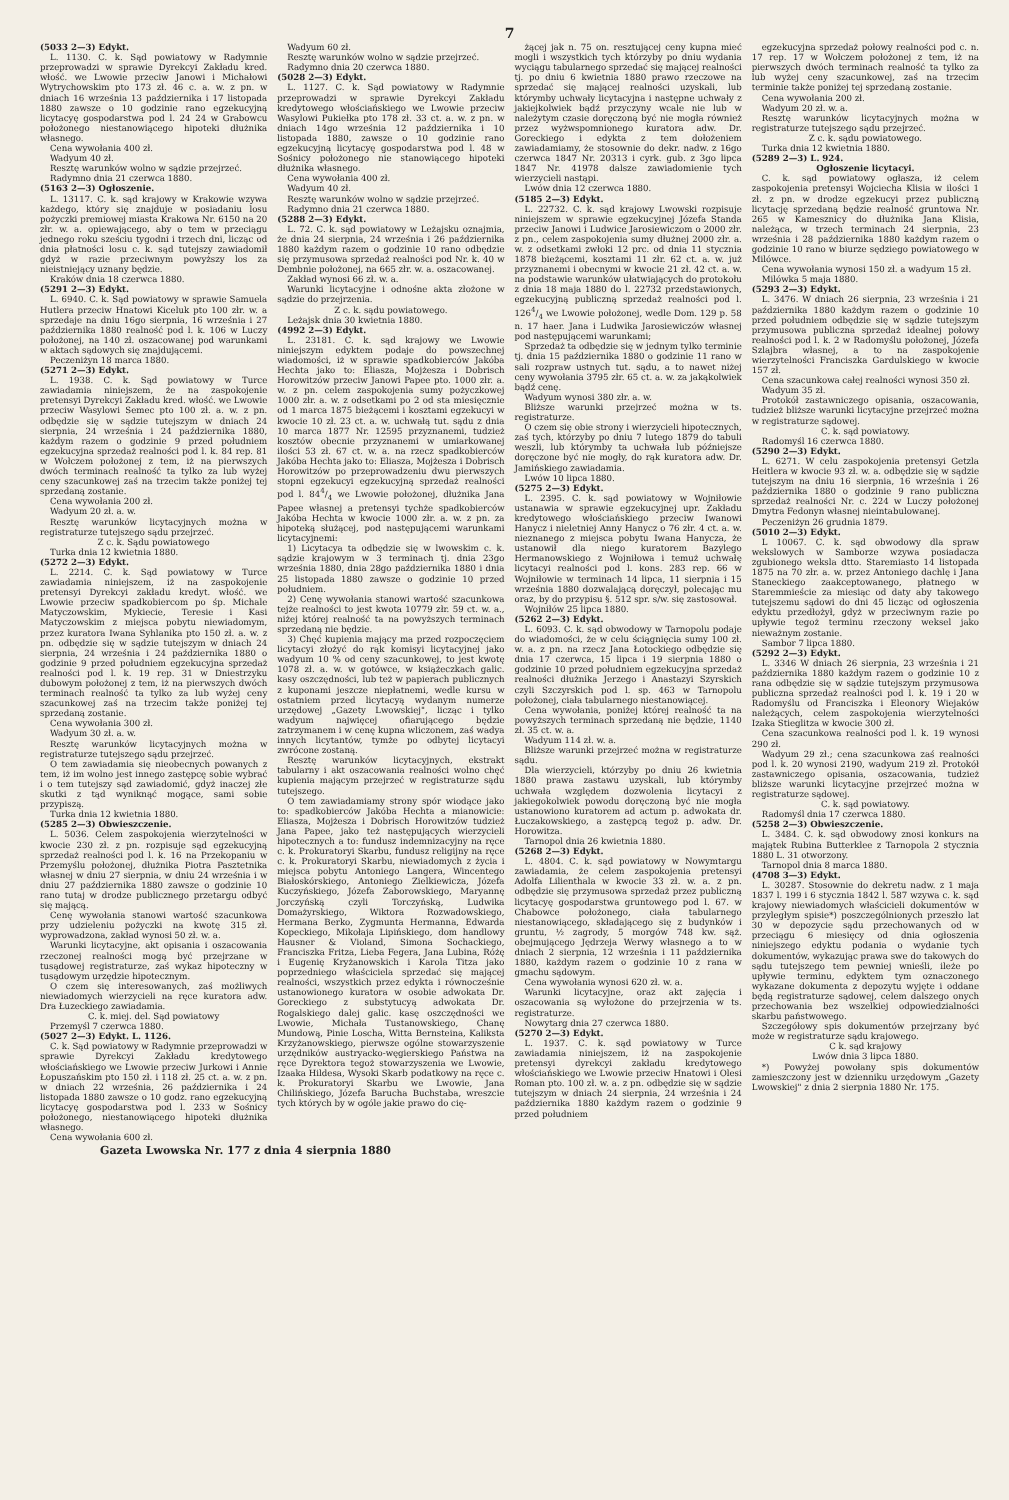7
(5033 2—3) Edykt.
L. 1130. C. k. Sąd powiatowy w Radymnie przeprowadzi w sprawie Dyrekcyi Zakładu kred. włość. we Lwowie przeciw Janowi i Michałowi Wytrychowskim pto 173 zł. 46 c. a. w. z pn. w dniach 16 września 13 października i 17 listopada 1880 zawsze o 10 godzinie rano egzekucyjną licytacyę gospodarstwa pod l. 24 24 w Grabowcu położonego niestanowiącego hipoteki dłużnika własnego.
Cena wywołania 400 zł.
Wadyum 40 zł.
Resztę warunków wolno w sądzie przejrzeć.
Radymno dnia 21 czerwca 1880.
(5163 2—3) Ogłoszenie.
L. 13117. C. k. sąd krajowy w Krakowie wzywa każdego, który się znajduje w posiadaniu losu pożyczki premiowej miasta Krakowa Nr. 6150 na 20 złr. w. a. opiewającego, aby o tem w przeciągu jednego roku sześciu tygodni i trzech dni, licząc od dnia płatności losu c. k. sąd tutejszy zawiadomił gdyż w razie przeciwnym powyższy los za nieistniejący uznany będzie.
Kraków dnia 18 czerwca 1880.
(5291 2—3) Edykt.
L. 6940. C. k. Sąd powiatowy w sprawie Samuela Hutlera przeciw Hnatowi Kiceluk pto 100 złr. w. a sprzedaje na dniu 16go sierpnia, 16 września i 27 października 1880 realność pod l. k. 106 w Luczy położonej, na 140 zł. oszacowanej pod warunkami w aktach sądowych się znajdującemi.
Peczeniżyn 18 marca 1880.
(5271 2—3) Edykt.
L. 1938. C. k. Sąd powiatowy w Turce zawiadamia niniejszem, że na zaspokojenie pretensyi Dyrekcyi Zakładu kred. włość. we Lwowie przeciw Wasylowi Semec pto 100 zł. a. w. z pn. odbędzie się w sądzie tutejszym w dniach 24 sierpnia, 24 września i 24 października 1880, każdym razem o godzinie 9 przed południem egzekucyjna sprzedaż realności pod l. k. 84 rep. 81 w Wołczem położonej z tem, iż na pierwszych dwóch terminach realność ta tylko za lub wyżej ceny szacunkowej zaś na trzecim także poniżej tej sprzedaną zostanie.
Cena wywołania 200 zł.
Wadyum 20 zł. a. w.
Resztę warunków licytacyjnych można w registraturze tutejszego sądu przejrzeć.
Z c. k. Sądu powiatowego
Turka dnia 12 kwietnia 1880.
(5272 2—3) Edykt.
L. 2214. C. k. Sąd powiatowy w Turce zawiadamia niniejszem, iż na zaspokojenie pretensyi Dyrekcyi zakładu kredyt. włość. we Lwowie przeciw spadkobiercom po śp. Michale Matyczowskim, Mykiecie, Teresie i Kasi Matyczowskim z miejsca pobytu niewiadomym, przez kuratora Iwana Syhlanika pto 150 zł. a. w. z pn. odbędzie się w sądzie tutejszym w dniach 24 sierpnia, 24 września i 24 października 1880 o godzinie 9 przed południem egzekucyjna sprzedaż realności pod l. k. 19 rep. 31 w Dniestrzyku dubowym położonej z tem, iż na pierwszych dwóch terminach realność ta tylko za lub wyżej ceny szacunkowej zaś na trzecim także poniżej tej sprzedaną zostanie.
Cena wywołania 300 zł.
Wadyum 30 zł. a. w.
Resztę warunków licytacyjnych można w registraturze tutejszego sądu przejrzeć.
O tem zawiadamia się nieobecnych powanych z tem, iż im wolno jest innego zastępcę sobie wybrać i o tem tutejszy sąd zawiadomić, gdyż inaczej złe skutki z tąd wyniknąć mogące, sami sobie przypiszą.
Turka dnia 12 kwietnia 1880.
(5285 2—3) Obwieszczenie.
L. 5036. Celem zaspokojenia wierzytelności w kwocie 230 zł. z pn. rozpisuje sąd egzekucyjną sprzedaż realności pod l. k. 16 na Przekopaniu w Przemyślu położonej, dłużnika Piotra Pasztetnika własnej w dniu 27 sierpnia, w dniu 24 września i w dniu 27 października 1880 zawsze o godzinie 10 rano tutaj w drodze publicznego przetargu odbyć się mającą.
Cenę wywołania stanowi wartość szacunkowa przy udzieleniu pożyczki na kwotę 315 zł. wyprowadzona, zakład wynosi 50 zł. w. a.
Warunki licytacyjne, akt opisania i oszacowania rzeczonej realności mogą być przejrzane w tusądowej registraturze, zaś wykaz hipoteczny w tusądowym urzędzie hipotecznym.
O czem się interesowanych, zaś możliwych niewiadomych wierzycieli na ręce kuratora adw. Dra Łuzeckiego zawiadamia.
C. k. miej. del. Sąd powiatowy
Przemyśl 7 czerwca 1880.
(5027 2—3) Edykt. L. 1126.
C. k. Sąd powiatowy w Radymnie przeprowadzi w sprawie Dyrekcyi Zakładu kredytowego włościańskiego we Lwowie przeciw Jurkowi i Annie Łopuszańskim pto 150 zł. i 118 zł. 25 ct. a. w. z pn. w dniach 22 września, 26 października i 24 listopada 1880 zawsze o 10 godz. rano egzekucyjną licytacyę gospodarstwa pod l. 233 w Sośnicy położonego, niestanowiącego hipoteki dłużnika własnego.
Cena wywołania 600 zł.
Wadyum 60 zł.
Resztę warunków wolno w sądzie przejrzeć.
Radymno dnia 20 czerwca 1880.
(5028 2—3) Edykt.
L. 1127. C. k. Sąd powiatowy w Radymnie przeprowadzi w sprawie Dyrekcyi Zakładu kredytowego włościańskiego we Lwowie przeciw Wasylowi Pukiełka pto 178 zł. 33 ct. a. w. z pn. w dniach 14go września 12 października i 10 listopada 1880, zawsze o 10 godzinie rano egzekucyjną licytacyę gospodarstwa pod l. 48 w Sośnicy położonego nie stanowiącego hipoteki dłużnika własnego.
Cena wywołania 400 zł.
Wadyum 40 zł.
Resztę warunków wolno w sądzie przejrzeć.
Radymno dnia 21 czerwca 1880.
(5288 2—3) Edykt.
L. 72. C. k. sąd powiatowy w Leżajsku oznajmia, że dnia 24 sierpnia, 24 września i 26 października 1880 każdym razem o godzinie 10 rano odbędzie się przymusowa sprzedaż realności pod Nr. k. 40 w Dembnie położonej, na 665 złr. w. a. oszacowanej.
Zakład wynosi 66 zł. w. a.
Warunki licytacyjne i odnośne akta złożone w sądzie do przejrzenia.
Z c. k. sądu powiatowego.
Leżajsk dnia 30 kwietnia 1880.
(4992 2—3) Edykt.
L. 23181. C. k. sąd krajowy we Lwowie niniejszym edyktem podaje do powszechnej wiadomości, iż w sprawie spadkobierców Jakóba Hechta jako to: Eliasza, Mojżesza i Dobrisch Horowitzów przeciw Janowi Papee pto. 1000 złr. a. w. z pn. celem zaspokojenia sumy pożyczkowej 1000 złr. a. w. z odsetkami po 2 od sta miesięcznie od 1 marca 1875 bieżącemi i kosztami egzekucyi w kwocie 10 zł. 23 ct. a. w. uchwałą tut. sądu z dnia 10 marca 1877 Nr. 12595 przyznanemi, tudzież kosztów obecnie przyznanemi w umiarkowanej ilości 53 zł. 67 ct. w. a. na rzecz spadkobierców Jakóba Hechta jako to: Eliasza, Mojżesza i Dobrisch Horowitzów po przeprowadzeniu dwu pierwszych stopni egzekucyi egzekucyjną sprzedaż realności pod l. 844/4 we Lwowie położonej, dłużnika Jana Papee własnej a pretensyi tychże spadkobierców Jakóba Hechta w kwocie 1000 złr. a. w. z pn. za hipoteką służącej, pod następującemi warunkami licytacyjnemi:
1) Licytacya ta odbędzie się w lwowskim c. k. sądzie krajowym w 3 terminach tj. dnia 23go września 1880, dnia 28go października 1880 i dnia 25 listopada 1880 zawsze o godzinie 10 przed południem.
2) Cenę wywołania stanowi wartość szacunkowa tejże realności to jest kwota 10779 złr. 59 ct. w. a., niżej której realność ta na powyższych terminach sprzedaną nie będzie.
3) Chęć kupienia mający ma przed rozpoczęciem licytacyi złożyć do rąk komisyi licytacyjnej jako wadyum 10 % od ceny szacunkowej, to jest kwotę 1078 zł. a. w. w gotówce, w książeczkach galic. kasy oszczędności, lub też w papierach publicznych z kuponami jeszcze niepłatnemi, wedle kursu w ostatniem przed licytacyą wydanym numerze urzędowej „Gazety Lwowskiej", licząc i tylko wadyum najwięcej ofiarującego będzie zatrzymanem i w cenę kupna wliczonem, zaś wadya innych licytantów, tymże po odbytej licytacyi zwrócone zostaną.
Resztę warunków licytacyjnych, ekstrakt tabularny i akt oszacowania realności wolno chęć kupienia mającym przejrzeć w registraturze sądu tutejszego.
O tem zawiadamiamy strony spór wiodące jako to: spadkobierców Jakóba Hechta a mianowicie: Eliasza, Mojżesza i Dobrisch Horowitzów tudzież Jana Papee, jako też następujących wierzycieli hipotecznych a to: fundusz indemnizacyjny na ręce c. k. Prokuratoryi Skarbu, fundusz religijny na ręce c. k. Prokuratoryi Skarbu, niewiadomych z życia i miejsca pobytu Antoniego Langera, Wincentego Białoskórskiego, Antoniego Zielkiewicza, Józefa Kuczyńskiego, Józefa Zaborowskiego, Maryannę Jorczyńską czyli Torczyńską, Ludwika Domażyrskiego, Wiktora Rozwadowskiego, Hermana Berko, Zygmunta Hermanna, Edwarda Kopeckiego, Mikołaja Lipińskiego, dom handlowy Hausner & Violand, Simona Sochackiego, Franciszka Fritza, Lieba Fegera, Jana Lubina, Różę i Eugenię Kryżanowskich i Karola Titza jako poprzedniego właściciela sprzedać się mającej realności, wszystkich przez edykta i równocześnie ustanowionego kuratora w osobie adwokata Dr. Goreckiego z substytucyą adwokata Dr. Rogalskiego dalej galic. kasę oszczędności we Lwowie, Michała Tustanowskiego, Chanę Mundową, Pinie Loscha, Witta Bernsteina, Kaliksta Krzyżanowskiego, pierwsze ogólne stowarzyszenie urzędników austryacko-węgierskiego Państwa na ręce Dyrektora tegoż stowarzyszenia we Lwowie, Izaaka Hildesa, Wysoki Skarb podatkowy na ręce c. k. Prokuratoryi Skarbu we Lwowie, Jana Chilińskiego, Józefa Barucha Buchstaba, wreszcie tych których by w ogóle jakie prawo do cię-
żącej jak n. 75 on. resztującej ceny kupna mieć mogli i wszystkich tych którzyby po dniu wydania wyciągu tabularnego sprzedać się mającej realności tj. po dniu 6 kwietnia 1880 prawo rzeczowe na sprzedać się mającej realności uzyskali, lub którymby uchwały licytacyjna i następne uchwały z jakiejkolwiek bądź przyczyny wcale nie lub w należytym czasie doręczoną być nie mogła również przez wyżwspomnionego kuratora adw. Dr. Goreckiego i edykta z tem dołożeniem zawiadamiamy, że stosownie do dekr. nadw. z 16go czerwca 1847 Nr. 20313 i cyrk. gub. z 3go lipca 1847 Nr. 41978 dalsze zawiadomienie tych wierzycieli nastąpi.
Lwów dnia 12 czerwca 1880.
(5185 2—3) Edykt.
L. 22732. C. k. sąd krajowy Lwowski rozpisuje niniejszem w sprawie egzekucyjnej Józefa Standa przeciw Janowi i Ludwice Jarosiewiczom o 2000 złr. z pn., celem zaspokojenia sumy dłużnej 2000 złr. a. w. z odsetkami zwłoki 12 prc. od dnia 11 stycznia 1878 bieżącemi, kosztami 11 złr. 62 ct. a. w. już przyznanemi i obecnymi w kwocie 21 zł. 42 ct. a. w. na podstawie warunków ułatwiających do protokołu z dnia 18 maja 1880 do l. 22732 przedstawionych, egzekucyjną publiczną sprzedaż realności pod l. 1264/4 we Lwowie położonej, wedle Dom. 129 p. 58 n. 17 haer. Jana i Ludwika Jarosiewiczów własnej pod następującemi warunkami;
Sprzedaż ta odbędzie się w jednym tylko terminie tj. dnia 15 października 1880 o godzinie 11 rano w sali rozpraw ustnych tut. sądu, a to nawet niżej ceny wywołania 3795 złr. 65 ct. a. w. za jakąkolwiek bądź cenę.
Wadyum wynosi 380 złr. a. w.
Bliższe warunki przejrzeć można w ts. registraturze.
O czem się obie strony i wierzycieli hipotecznych, zaś tych, którzyby po dniu 7 lutego 1879 do tabuli weszli, lub którymby ta uchwała lub późniejsze doręczone być nie mogły, do rąk kuratora adw. Dr. Jamińskiego zawiadamia.
Lwów 10 lipca 1880.
(5275 2—3) Edykt.
L. 2395. C. k. sąd powiatowy w Wojniłowie ustanawia w sprawie egzekucyjnej upr. Zakładu kredytowego włościańskiego przeciw Iwanowi Hanycz i nieletniej Anny Hanycz o 76 złr. 4 ct. a. w. nieznanego z miejsca pobytu Iwana Hanycza, że ustanowił dla niego kuratorem Bazylego Hermanowskiego z Wojniłowa i temuż uchwałę licytacyi realności pod l. kons. 283 rep. 66 w Wojniłowie w terminach 14 lipca, 11 sierpnia i 15 września 1880 dozwalającą doręczył, polecając mu oraz, by do przypisu §. 512 spr. s/w. się zastosował.
Wojniłów 25 lipca 1880.
(5262 2—3) Edykt.
L. 6093. C. k. sąd obwodowy w Tarnopolu podaje do wiadomości, że w celu ściągnięcia sumy 100 zł. w. a. z pn. na rzecz Jana Łotockiego odbędzie się dnia 17 czerwca, 15 lipca i 19 sierpnia 1880 o godzinie 10 przed południem egzekucyjna sprzedaż realności dłużnika Jerzego i Anastazyi Szyrskich czyli Szczyrskich pod l. sp. 463 w Tarnopolu położonej, ciała tabularnego niestanowiącej.
Cena wywołania, poniżej której realność ta na powyższych terminach sprzedaną nie będzie, 1140 zł. 35 ct. w. a.
Wadyum 114 zł. w. a.
Bliższe warunki przejrzeć można w registraturze sądu.
Dla wierzycieli, którzyby po dniu 26 kwietnia 1880 prawa zastawu uzyskali, lub którymby uchwała względem dozwolenia licytacyi z jakiegokolwiek powodu doręczoną być nie mogła ustanowiono kuratorem ad actum p. adwokata dr. Łuczakowskiego, a zastępcą tegoż p. adw. Dr. Horowitza.
Tarnopol dnia 26 kwietnia 1880.
(5268 2—3) Edykt.
L. 4804. C. k. sąd powiatowy w Nowymtargu zawiadamia, że celem zaspokojenia pretensyi Adolfa Lilienthala w kwocie 33 zł. w. a. z pn. odbędzie się przymusowa sprzedaż przez publiczną licytacyę gospodarstwa gruntowego pod l. 67. w Chabowce położonego, ciała tabularnego niestanowiącego, składającego się z budynków i gruntu, ½ zagrody, 5 morgów 748 kw. sąż. obejmującego Jędrzeja Werwy własnego a to w dniach 2 sierpnia, 12 września i 11 października 1880, każdym razem o godzinie 10 z rana w gmachu sądowym.
Cena wywołania wynosi 620 zł. w. a.
Warunki licytacyjne, oraz akt zajęcia i oszacowania są wyłożone do przejrzenia w ts. registraturze.
Nowytarg dnia 27 czerwca 1880.
(5270 2—3) Edykt.
L. 1937. C. k. sąd powiatowy w Turce zawiadamia niniejszem, iż na zaspokojenie pretensyi dyrekcyi zakładu kredytowego włościańskiego we Lwowie przeciw Hnatowi i Olesi Roman pto. 100 zł. w. a. z pn. odbędzie się w sądzie tutejszym w dniach 24 sierpnia, 24 września i 24 października 1880 każdym razem o godzinie 9 przed południem
egzekucyjna sprzedaż połowy realności pod c. n. 17 rep. 17 w Wołczem położonej z tem, iż na pierwszych dwóch terminach realność ta tylko za lub wyżej ceny szacunkowej, zaś na trzecim terminie także poniżej tej sprzedaną zostanie.
Cena wywołania 200 zł.
Wadyum 20 zł. w. a.
Resztę warunków licytacyjnych można w registraturze tutejszego sądu przejrzeć.
Z c. k. sądu powiatowego.
Turka dnia 12 kwietnia 1880.
(5289 2—3) L. 924.
Ogłoszenie licytacyi.
C. k. sąd powiatowy ogłasza, iż celem zaspokojenia pretensyi Wojciecha Klisia w ilości 1 zł. z pn. w drodze egzekucyi przez publiczną licytację sprzedaną będzie realność gruntowa Nr. 265 w Kamesznicy do dłużnika Jana Klisia, należąca, w trzech terminach 24 sierpnia, 23 września i 28 października 1880 każdym razem o godzinie 10 rano w biurze sędziego powiatowego w Milówce.
Cena wywołania wynosi 150 zł. a wadyum 15 zł.
Milówka 5 maja 1880.
(5293 2—3) Edykt.
L. 3476. W dniach 26 sierpnia, 23 września i 21 października 1880 każdym razem o godzinie 10 przed południem odbędzie się w sądzie tutejszym przymusowa publiczna sprzedaż idealnej połowy realności pod l. k. 2 w Radomyślu położonej, Józefa Szlajbra własnej, a to na zaspokojenie wierzytelności Franciszka Gardulskiego w kwocie 157 zł.
Cena szacunkowa całej realności wynosi 350 zł.
Wadyum 35 zł.
Protokół zastawniczego opisania, oszacowania, tudzież bliższe warunki licytacyjne przejrzeć można w registraturze sądowej.
C. k. sąd powiatowy.
Radomyśl 16 czerwca 1880.
(5290 2—3) Edykt.
L. 6271. W celu zaspokojenia pretensyi Getzla Heitlera w kwocie 93 zł. w. a. odbędzie się w sądzie tutejszym na dniu 16 sierpnia, 16 września i 26 października 1880 o godzinie 9 rano publiczna sprzedaż realności Nr. c. 224 w Luczy położonej Dmytra Fedonyn własnej nieintabulowanej.
Peczeniżyn 26 grudnia 1879.
(5010 2—3) Edykt.
L 10067. C. k. sąd obwodowy dla spraw wekslowych w Samborze wzywa posiadacza zgubionego weksla dtto. Staremiasto 14 listopada 1875 na 70 złr. a. w. przez Antoniego dachlę i Jana Staneckiego zaakceptowanego, płatnego w Staremmieście za miesiąc od daty aby takowego tutejszemu sądowi do dni 45 licząc od ogłoszenia edyktu przedłożył, gdyż w przeciwnym razie po upływie tegoż terminu rzeczony weksel jako nieważnym zostanie.
Sambor 7 lipca 1880.
(5292 2—3) Edykt.
L. 3346 W dniach 26 sierpnia, 23 września i 21 października 1880 każdym razem o godzinie 10 z rana odbędzie się w sądzie tutejszym przymusowa publiczna sprzedaż realności pod l. k. 19 i 20 w Radomyślu od Franciszka i Eleonory Wiejaków należących, celem zaspokojenia wierzytelności Izaka Stieglitza w kwocie 300 zł.
Cena szacunkowa realności pod l. k. 19 wynosi 290 zł.
Wadyum 29 zł.; cena szacunkowa zaś realności pod l. k. 20 wynosi 2190, wadyum 219 zł. Protokół zastawniczego opisania, oszacowania, tudzież bliższe warunki licytacyjne przejrzeć można w registraturze sądowej.
C. k. sąd powiatowy.
Radomyśl dnia 17 czerwca 1880.
(5258 2—3) Obwieszczenie.
L. 3484. C. k. sąd obwodowy znosi konkurs na majątek Rubina Butterklee z Tarnopola 2 stycznia 1880 L. 31 otworzony.
Tarnopol dnia 8 marca 1880.
(4708 3—3) Edykt.
L. 30287. Stosownie do dekretu nadw. z 1 maja 1837 l. 199 i 6 stycznia 1842 l. 587 wzywa c. k. sąd krajowy niewiadomych właścicieli dokumentów w przyległym spisie*) poszczególnionych przeszło lat 30 w depozycie sądu przechowanych od w przeciągu 6 miesięcy od dnia ogłoszenia niniejszego edyktu podania o wydanie tych dokumentów, wykazując prawa swe do takowych do sądu tutejszego tem pewniej wnieśli, ileże po upływie terminu, edyktem tym oznaczonego wykazane dokumenta z depozytu wyjęte i oddane będą registraturze sądowej, celem dalszego onych przechowania bez wszelkiej odpowiedzialności skarbu państwowego.
Szczegółowy spis dokumentów przejrzany być może w registraturze sądu krajowego.
C k. sąd krajowy
Lwów dnia 3 lipca 1880.
*) Powyżej powołany spis dokumentów zamieszczony jest w dzienniku urzędowym „Gazety Lwowskiej" z dnia 2 sierpnia 1880 Nr. 175.
Gazeta Lwowska Nr. 177 z dnia 4 sierpnia 1880